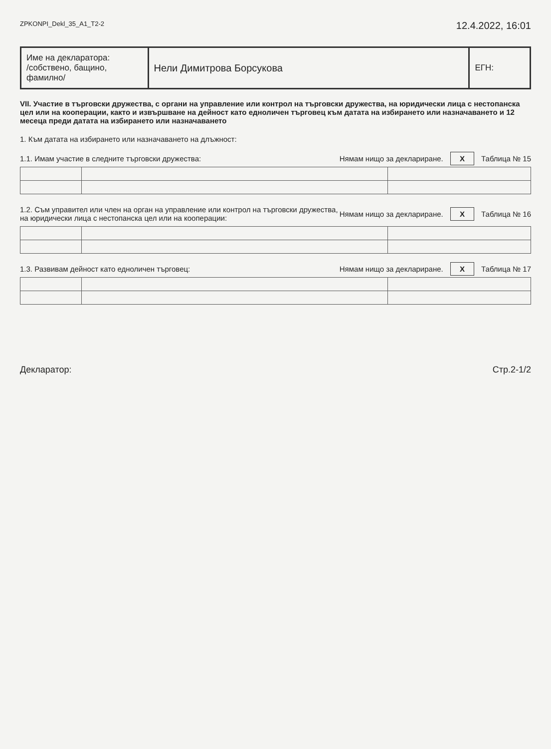ZPKONPI_Dekl_35_A1_T2-2 12.4.2022, 16:01
| Име на декларатора: /собствено, бащино, фамилно/ | Нели Димитрова Борсукова | ЕГН: |
VII. Участие в търговски дружества, с органи на управление или контрол на търговски дружества, на юридически лица с нестопанска цел или на кооперации, както и извършване на дейност като едноличен търговец към датата на избирането или назначаването и 12 месеца преди датата на избирането или назначаването
1. Към датата на избирането или назначаването на длъжност:
1.1. Имам участие в следните търговски дружества: Нямам нищо за деклариране. X Таблица № 15
1.2. Съм управител или член на орган на управление или контрол на търговски дружества,
на юридически лица с нестопанска цел или на кооперации: Нямам нищо за деклариране. X Таблица № 16
1.3. Развивам дейност като едноличен търговец: Нямам нищо за деклариране. X Таблица № 17
Декларатор: Стр.2-1/2